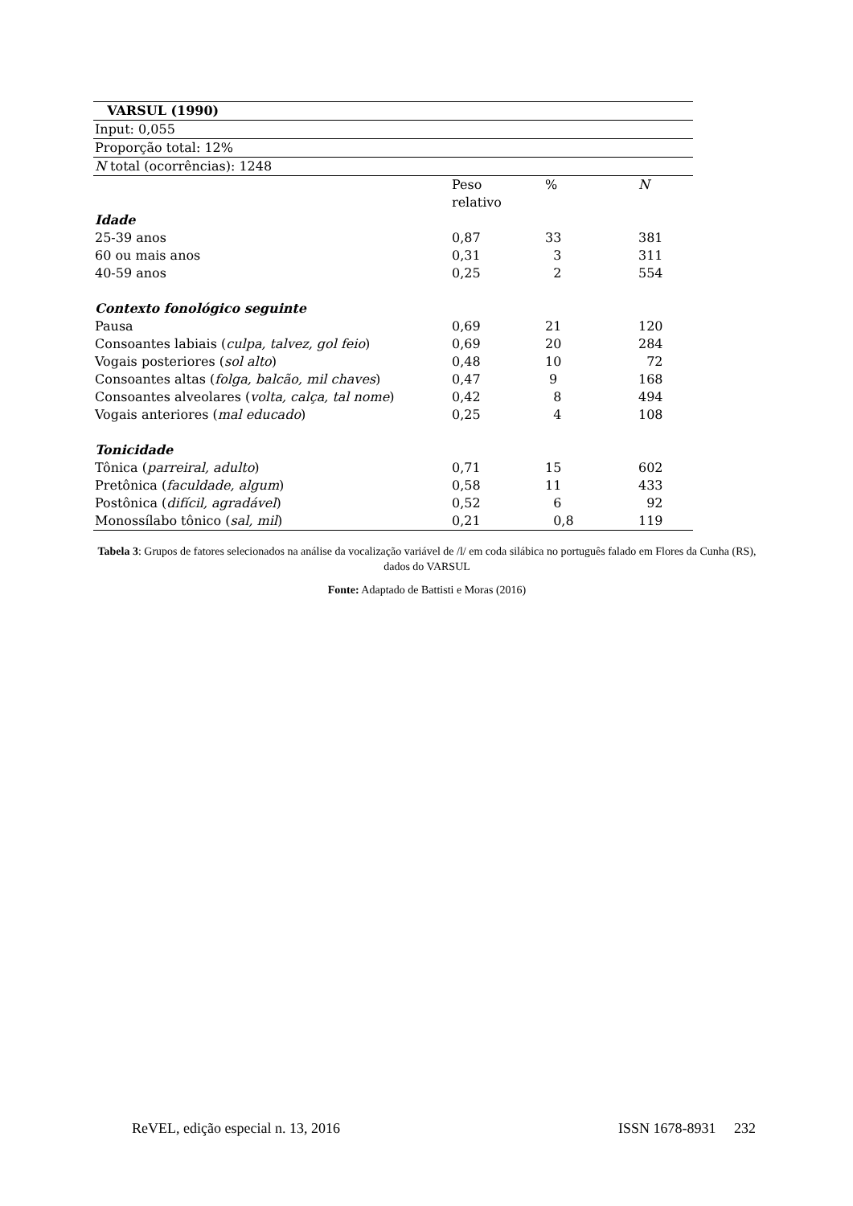| VARSUL (1990) | | | |
| Input: 0,055 | | | |
| Proporção total: 12% | | | |
| N total (ocorrências): 1248 | | | |
| | Peso relativo | % | N |
| Idade | | | |
| 25-39 anos | 0,87 | 33 | 381 |
| 60 ou mais anos | 0,31 | 3 | 311 |
| 40-59 anos | 0,25 | 2 | 554 |
| Contexto fonológico seguinte | | | |
| Pausa | 0,69 | 21 | 120 |
| Consoantes labiais ( culpa, talvez, gol feio ) | 0,69 | 20 | 284 |
| Vogais posteriores ( sol alto ) | 0,48 | 10 | 72 |
| Consoantes altas ( folga, balcão, mil chaves ) | 0,47 | 9 | 168 |
| Consoantes alveolares ( volta, calça, tal nome ) | 0,42 | 8 | 494 |
| Vogais anteriores ( mal educado ) | 0,25 | 4 | 108 |
| Tonicidade | | | |
| Tônica ( parreiral, adulto ) | 0,71 | 15 | 602 |
| Pretônica ( faculdade, algum ) | 0,58 | 11 | 433 |
| Postônica ( difícil, agradável ) | 0,52 | 6 | 92 |
| Monossílabo tônico ( sal, mil ) | 0,21 | 0,8 | 119 |
Tabela 3: Grupos de fatores selecionados na análise da vocalização variável de /l/ em coda silábica no português falado em Flores da Cunha (RS), dados do VARSUL
Fonte: Adaptado de Battisti e Moras (2016)
ReVEL, edição especial n. 13, 2016 ISSN 1678-8931 232